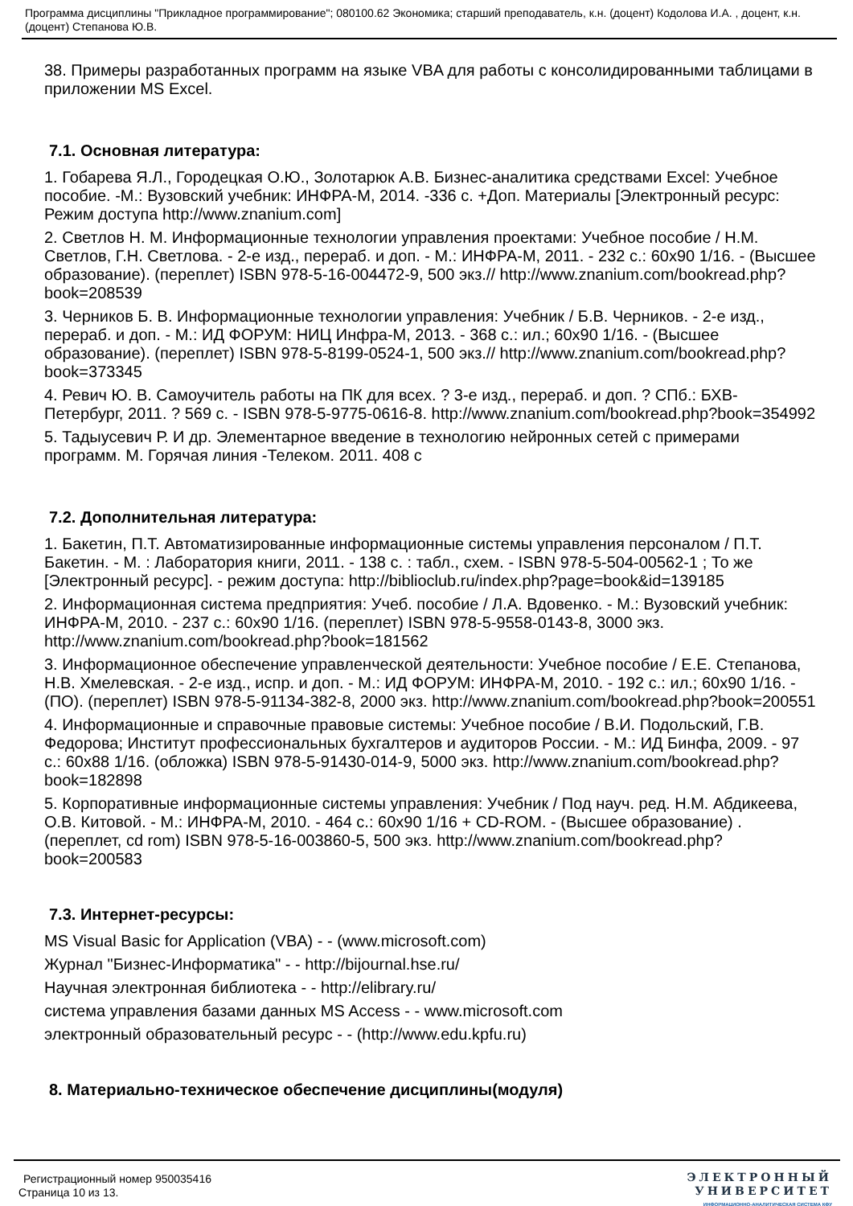Программа дисциплины "Прикладное программирование"; 080100.62 Экономика; старший преподаватель, к.н. (доцент) Кодолова И.А. , доцент, к.н. (доцент) Степанова Ю.В.
38. Примеры разработанных программ на языке VBA для работы с консолидированными таблицами в приложении MS Excel.
7.1. Основная литература:
1. Гобарева Я.Л., Городецкая О.Ю., Золотарюк А.В. Бизнес-аналитика средствами Excel: Учебное пособие. -М.: Вузовский учебник: ИНФРА-М, 2014. -336 с. +Доп. Материалы [Электронный ресурс: Режим доступа http://www.znanium.com]
2. Светлов Н. М. Информационные технологии управления проектами: Учебное пособие / Н.М. Светлов, Г.Н. Светлова. - 2-е изд., перераб. и доп. - М.: ИНФРА-М, 2011. - 232 с.: 60x90 1/16. - (Высшее образование). (переплет) ISBN 978-5-16-004472-9, 500 экз.// http://www.znanium.com/bookread.php?book=208539
3. Черников Б. В. Информационные технологии управления: Учебник / Б.В. Черников. - 2-е изд., перераб. и доп. - М.: ИД ФОРУМ: НИЦ Инфра-М, 2013. - 368 с.: ил.; 60x90 1/16. - (Высшее образование). (переплет) ISBN 978-5-8199-0524-1, 500 экз.// http://www.znanium.com/bookread.php?book=373345
4. Ревич Ю. В. Самоучитель работы на ПК для всех. ? 3-е изд., перераб. и доп. ? СПб.: БХВ-Петербург, 2011. ? 569 с. - ISBN 978-5-9775-0616-8. http://www.znanium.com/bookread.php?book=354992
5. Тадыусевич Р. И др. Элементарное введение в технологию нейронных сетей с примерами программ. М. Горячая линия -Телеком. 2011. 408 с
7.2. Дополнительная литература:
1. Бакетин, П.Т. Автоматизированные информационные системы управления персоналом / П.Т. Бакетин. - М. : Лаборатория книги, 2011. - 138 с. : табл., схем. - ISBN 978-5-504-00562-1 ; То же [Электронный ресурс]. - режим доступа: http://biblioclub.ru/index.php?page=book&id=139185
2. Информационная система предприятия: Учеб. пособие / Л.А. Вдовенко. - М.: Вузовский учебник: ИНФРА-М, 2010. - 237 с.: 60x90 1/16. (переплет) ISBN 978-5-9558-0143-8, 3000 экз. http://www.znanium.com/bookread.php?book=181562
3. Информационное обеспечение управленческой деятельности: Учебное пособие / Е.Е. Степанова, Н.В. Хмелевская. - 2-е изд., испр. и доп. - М.: ИД ФОРУМ: ИНФРА-М, 2010. - 192 с.: ил.; 60x90 1/16. - (ПО). (переплет) ISBN 978-5-91134-382-8, 2000 экз. http://www.znanium.com/bookread.php?book=200551
4. Информационные и справочные правовые системы: Учебное пособие / В.И. Подольский, Г.В. Федорова; Институт профессиональных бухгалтеров и аудиторов России. - М.: ИД Бинфа, 2009. - 97 с.: 60x88 1/16. (обложка) ISBN 978-5-91430-014-9, 5000 экз. http://www.znanium.com/bookread.php?book=182898
5. Корпоративные информационные системы управления: Учебник / Под науч. ред. Н.М. Абдикеева, О.В. Китовой. - М.: ИНФРА-М, 2010. - 464 с.: 60x90 1/16 + CD-ROM. - (Высшее образование) . (переплет, cd rom) ISBN 978-5-16-003860-5, 500 экз. http://www.znanium.com/bookread.php?book=200583
7.3. Интернет-ресурсы:
MS Visual Basic for Application (VBA) - - (www.microsoft.com)
Журнал "Бизнес-Информатика" - - http://bijournal.hse.ru/
Научная электронная библиотека - - http://elibrary.ru/
система управления базами данных MS Access - - www.microsoft.com
электронный образовательный ресурс - - (http://www.edu.kpfu.ru)
8. Материально-техническое обеспечение дисциплины(модуля)
Регистрационный номер 950035416
Страница 10 из 13.
ЭЛЕКТРОННЫЙ
УНИВЕРСИТЕТ
ИНФОРМАЦИОННО-АНАЛИТИЧЕСКАЯ СИСТЕМА КФУ